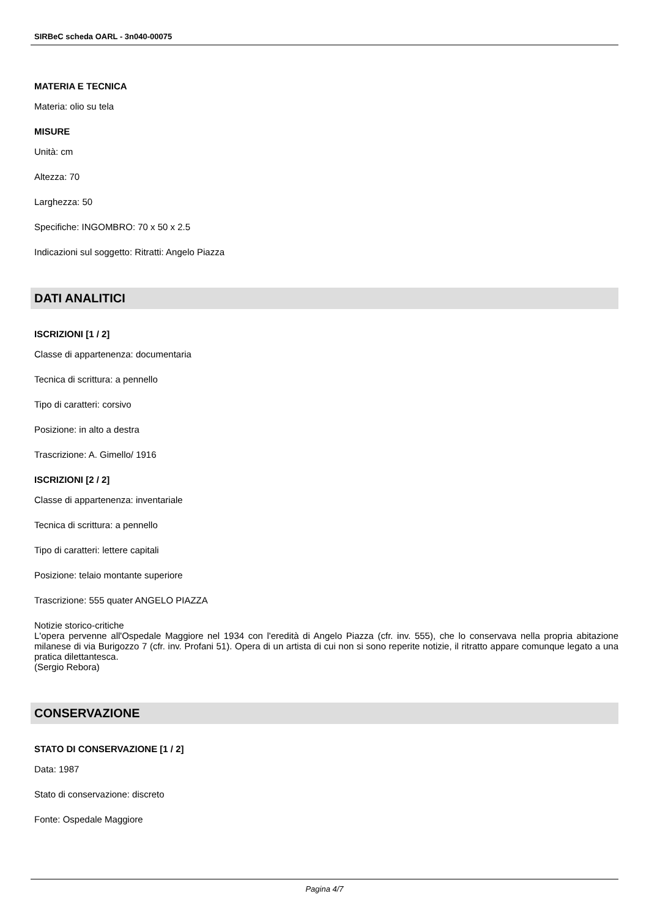SIRBeC scheda OARL - 3n040-00075
MATERIA E TECNICA
Materia: olio su tela
MISURE
Unità: cm
Altezza: 70
Larghezza: 50
Specifiche: INGOMBRO: 70 x 50 x 2.5
Indicazioni sul soggetto: Ritratti: Angelo Piazza
DATI ANALITICI
ISCRIZIONI [1 / 2]
Classe di appartenenza: documentaria
Tecnica di scrittura: a pennello
Tipo di caratteri: corsivo
Posizione: in alto a destra
Trascrizione: A. Gimello/ 1916
ISCRIZIONI [2 / 2]
Classe di appartenenza: inventariale
Tecnica di scrittura: a pennello
Tipo di caratteri: lettere capitali
Posizione: telaio montante superiore
Trascrizione: 555 quater ANGELO PIAZZA
Notizie storico-critiche
L'opera pervenne all'Ospedale Maggiore nel 1934 con l'eredità di Angelo Piazza (cfr. inv. 555), che lo conservava nella propria abitazione milanese di via Burigozzo 7 (cfr. inv. Profani 51). Opera di un artista di cui non si sono reperite notizie, il ritratto appare comunque legato a una pratica dilettantesca.
(Sergio Rebora)
CONSERVAZIONE
STATO DI CONSERVAZIONE [1 / 2]
Data: 1987
Stato di conservazione: discreto
Fonte: Ospedale Maggiore
Pagina 4/7